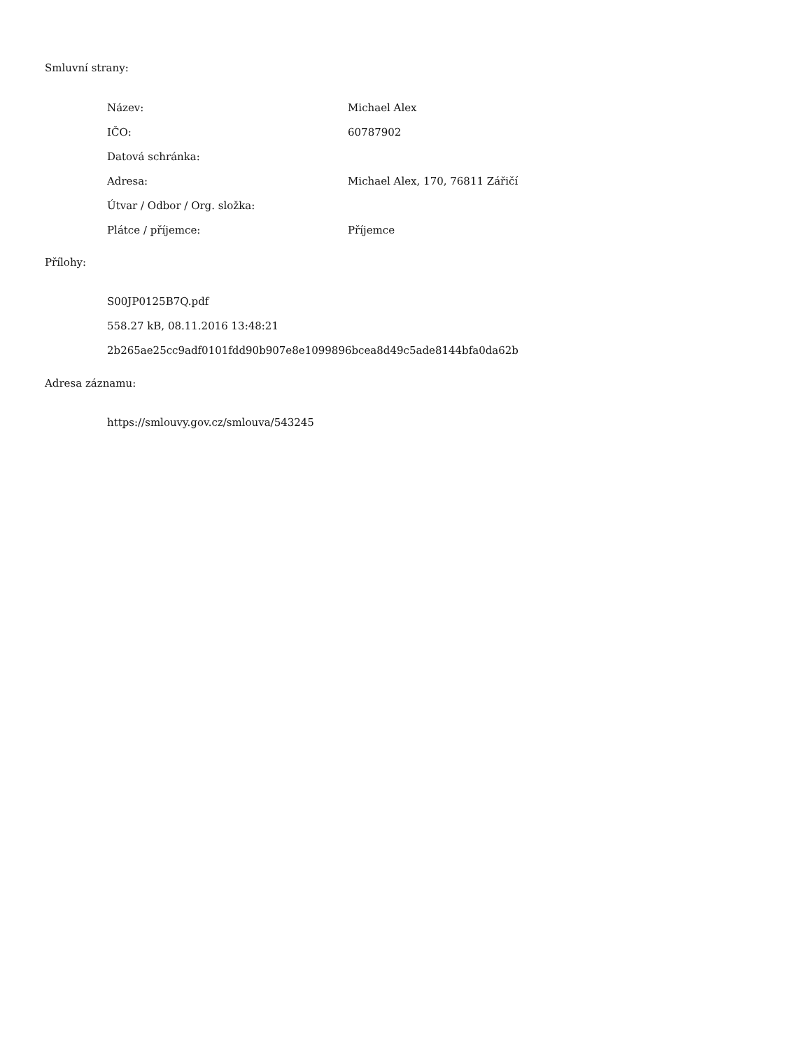Smluvní strany:
| Název: | Michael Alex |
| IČO: | 60787902 |
| Datová schránka: | |
| Adresa: | Michael Alex, 170, 76811 Zářičí |
| Útvar / Odbor / Org. složka: | |
| Plátce / příjemce: | Příjemce |
Přílohy:
S00JP0125B7Q.pdf
558.27 kB, 08.11.2016 13:48:21
2b265ae25cc9adf0101fdd90b907e8e1099896bcea8d49c5ade8144bfa0da62b
Adresa záznamu:
https://smlouvy.gov.cz/smlouva/543245